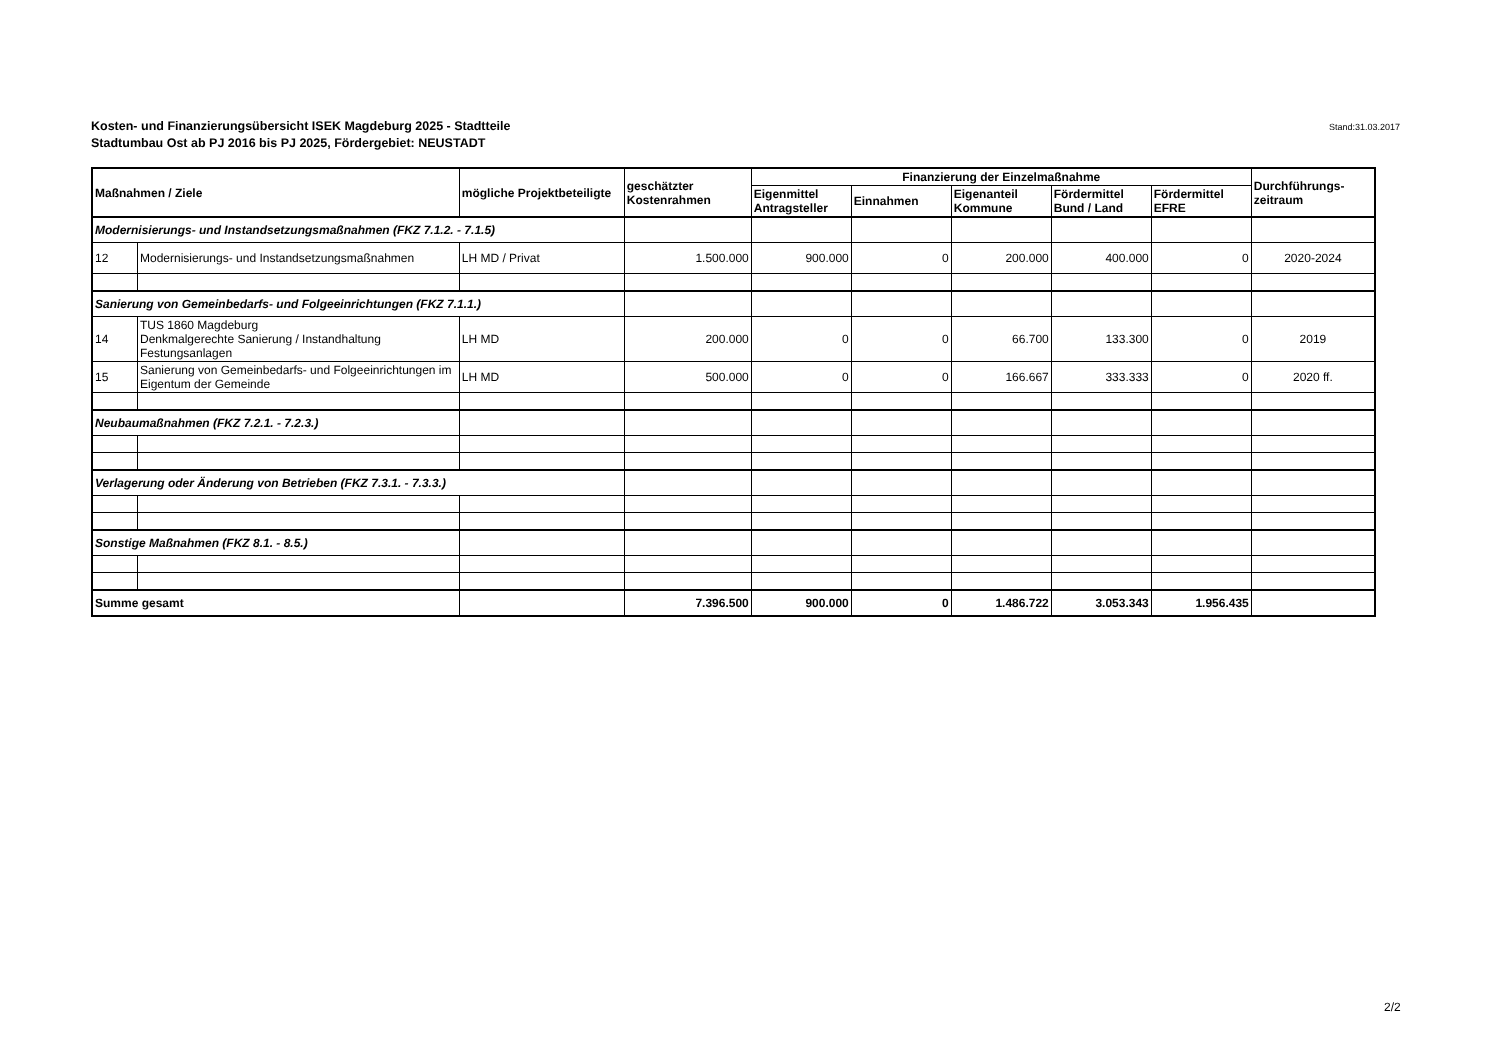Kosten- und Finanzierungsübersicht ISEK Magdeburg 2025 - Stadtteile
Stadtumbau Ost ab PJ 2016 bis PJ 2025, Fördergebiet: NEUSTADT
Stand:31.03.2017
| Maßnahmen / Ziele | | mögliche Projektbeteiligte | geschätzter Kostenrahmen | Finanzierung der Einzelmaßnahme | | | | | Durchführungs-zeitraum |
| --- | --- | --- | --- | --- | --- | --- | --- | --- | --- |
| | | | | Eigenmittel Antragsteller | Einnahmen | Eigenanteil Kommune | Fördermittel Bund / Land | Fördermittel EFRE | |
| Modernisierungs- und Instandsetzungsmaßnahmen (FKZ 7.1.2. - 7.1.5) | | | | | | | | | |
| 12 | Modernisierungs- und Instandsetzungsmaßnahmen | LH MD / Privat | 1.500.000 | 900.000 | 0 | 200.000 | 400.000 | 0 | 2020-2024 |
| Sanierung von Gemeinbedarfs- und Folgeeinrichtungen (FKZ 7.1.1.) | | | | | | | | | |
| 14 | TUS 1860 Magdeburg Denkmalgerechte Sanierung / Instandhaltung Festungsanlagen | LH MD | 200.000 | 0 | 0 | 66.700 | 133.300 | 0 | 2019 |
| 15 | Sanierung von Gemeinbedarfs- und Folgeeinrichtungen im Eigentum der Gemeinde | LH MD | 500.000 | 0 | 0 | 166.667 | 333.333 | 0 | 2020 ff. |
| Neubaumaßnahmen (FKZ 7.2.1. - 7.2.3.) | | | | | | | | | |
| Verlagerung oder Änderung von Betrieben (FKZ 7.3.1. - 7.3.3.) | | | | | | | | | |
| Sonstige Maßnahmen (FKZ 8.1. - 8.5.) | | | | | | | | | |
| Summe gesamt | | | 7.396.500 | 900.000 | 0 | 1.486.722 | 3.053.343 | 1.956.435 | |
2/2